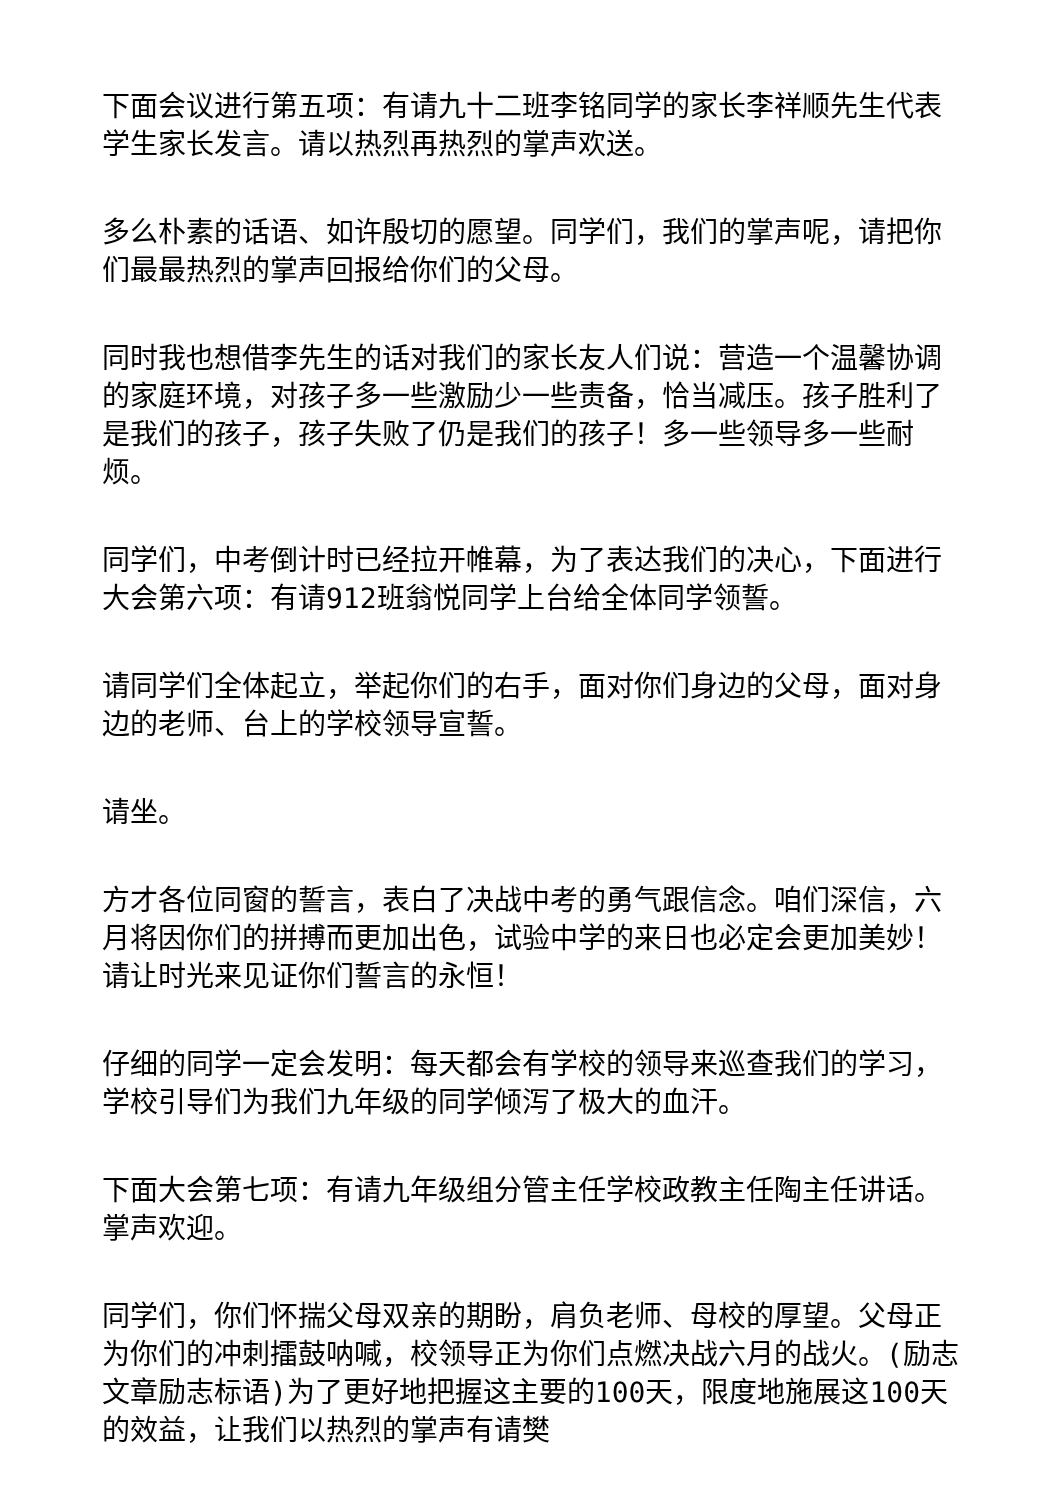下面会议进行第五项：有请九十二班李铭同学的家长李祥顺先生代表学生家长发言。请以热烈再热烈的掌声欢送。
多么朴素的话语、如许殷切的愿望。同学们，我们的掌声呢，请把你们最最热烈的掌声回报给你们的父母。
同时我也想借李先生的话对我们的家长友人们说：营造一个温馨协调的家庭环境，对孩子多一些激励少一些责备，恰当减压。孩子胜利了是我们的孩子，孩子失败了仍是我们的孩子！多一些领导多一些耐烦。
同学们，中考倒计时已经拉开帷幕，为了表达我们的决心，下面进行大会第六项：有请912班翁悦同学上台给全体同学领誓。
请同学们全体起立，举起你们的右手，面对你们身边的父母，面对身边的老师、台上的学校领导宣誓。
请坐。
方才各位同窗的誓言，表白了决战中考的勇气跟信念。咱们深信，六月将因你们的拼搏而更加出色，试验中学的来日也必定会更加美妙！请让时光来见证你们誓言的永恒！
仔细的同学一定会发明：每天都会有学校的领导来巡查我们的学习，学校引导们为我们九年级的同学倾泻了极大的血汗。
下面大会第七项：有请九年级组分管主任学校政教主任陶主任讲话。掌声欢迎。
同学们，你们怀揣父母双亲的期盼，肩负老师、母校的厚望。父母正为你们的冲刺擂鼓呐喊，校领导正为你们点燃决战六月的战火。(励志文章励志标语)为了更好地把握这主要的100天，限度地施展这100天的效益，让我们以热烈的掌声有请樊